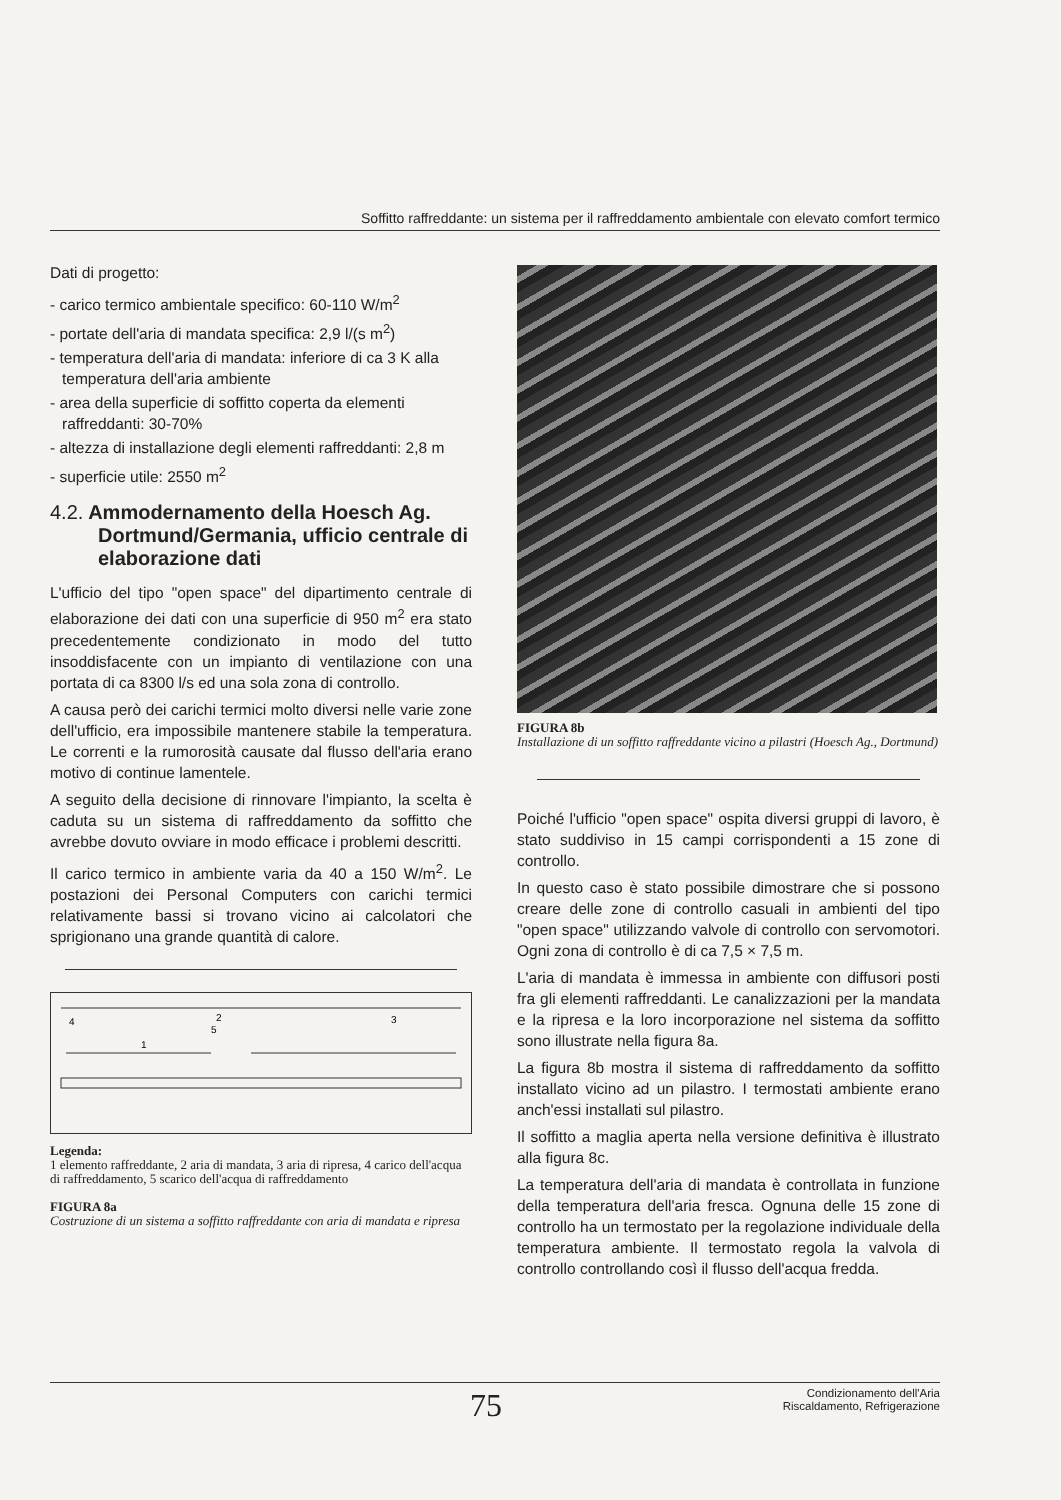Soffitto raffreddante: un sistema per il raffreddamento ambientale con elevato comfort termico
Dati di progetto:
- carico termico ambientale specifico: 60-110 W/m<sup>2</sup>
- portate dell'aria di mandata specifica: 2,9 l/(s m<sup>2</sup>)
- temperatura dell'aria di mandata: inferiore di ca 3 K alla temperatura dell'aria ambiente
- area della superficie di soffitto coperta da elementi raffreddanti: 30-70%
- altezza di installazione degli elementi raffreddanti: 2,8 m
- superficie utile: 2550 m<sup>2</sup>
4.2. Ammodernamento della Hoesch Ag. Dortmund/Germania, ufficio centrale di elaborazione dati
L'ufficio del tipo "open space" del dipartimento centrale di elaborazione dei dati con una superficie di 950 m<sup>2</sup> era stato precedentemente condizionato in modo del tutto insoddisfacente con un impianto di ventilazione con una portata di ca 8300 l/s ed una sola zona di controllo.
A causa però dei carichi termici molto diversi nelle varie zone dell'ufficio, era impossibile mantenere stabile la temperatura. Le correnti e la rumorosità causate dal flusso dell'aria erano motivo di continue lamentele.
A seguito della decisione di rinnovare l'impianto, la scelta è caduta su un sistema di raffreddamento da soffitto che avrebbe dovuto ovviare in modo efficace i problemi descritti.
Il carico termico in ambiente varia da 40 a 150 W/m<sup>2</sup>. Le postazioni dei Personal Computers con carichi termici relativamente bassi si trovano vicino ai calcolatori che sprigionano una grande quantità di calore.
2
3
4
5
1
Legenda:
1 elemento raffreddante, 2 aria di mandata, 3 aria di ripresa, 4 carico dell'acqua di raffreddamento, 5 scarico dell'acqua di raffreddamento
FIGURA 8a
Costruzione di un sistema a soffitto raffreddante con aria di mandata e ripresa
FIGURA 8b
Installazione di un soffitto raffreddante vicino a pilastri (Hoesch Ag., Dortmund)
Poiché l'ufficio "open space" ospita diversi gruppi di lavoro, è stato suddiviso in 15 campi corrispondenti a 15 zone di controllo.
In questo caso è stato possibile dimostrare che si possono creare delle zone di controllo casuali in ambienti del tipo "open space" utilizzando valvole di controllo con servomotori. Ogni zona di controllo è di ca 7,5 × 7,5 m.
L'aria di mandata è immessa in ambiente con diffusori posti fra gli elementi raffreddanti. Le canalizzazioni per la mandata e la ripresa e la loro incorporazione nel sistema da soffitto sono illustrate nella figura 8a.
La figura 8b mostra il sistema di raffreddamento da soffitto installato vicino ad un pilastro. I termostati ambiente erano anch'essi installati sul pilastro.
Il soffitto a maglia aperta nella versione definitiva è illustrato alla figura 8c.
La temperatura dell'aria di mandata è controllata in funzione della temperatura dell'aria fresca. Ognuna delle 15 zone di controllo ha un termostato per la regolazione individuale della temperatura ambiente. Il termostato regola la valvola di controllo controllando così il flusso dell'acqua fredda.
75
Condizionamento dell'Aria
Riscaldamento, Refrigerazione